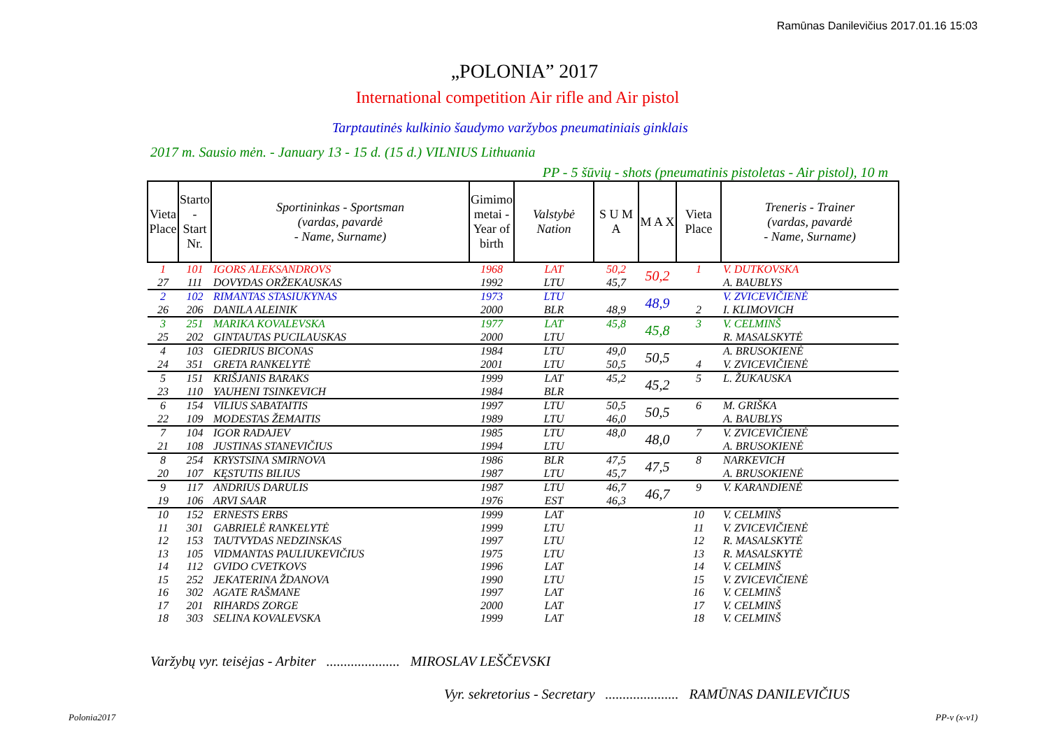Ramūnas Danilevičius 2017.01.16 15:03
„POLONIA” 2017
International competition Air rifle and Air pistol
Tarptautinės kulkinio šaudymo varžybos pneumatiniais ginklais
2017 m. Sausio mėn. - January 13 - 15 d. (15 d.) VILNIUS Lithuania
PP - 5 šūvių - shots (pneumatinis pistoletas - Air pistol), 10 m
| Vieta Place | Starto - Start Nr. | Sportininkas - Sportsman (vardas, pavardė - Name, Surname) | Gimimo metai - Year of birth | Valstybė Nation | S U M A | M A X | Vieta Place | Treneris - Trainer (vardas, pavardė - Name, Surname) |
| --- | --- | --- | --- | --- | --- | --- | --- | --- |
| 1 | 101 | IGORS ALEKSANDROVS | 1968 | LAT | 50,2 | 50,2 | 1 | V. DUTKOVSKA |
| 27 | 111 | DOVYDAS ORŽEKAUSKAS | 1992 | LTU | 45,7 | | | A. BAUBLYS |
| 2 | 102 | RIMANTAS STASIUKYNAS | 1973 | LTU | | 48,9 | | V. ZVICEVIČIENĖ |
| 26 | 206 | DANILA ALEINIK | 2000 | BLR | 48,9 | | 2 | I. KLIMOVICH |
| 3 | 251 | MARIKA KOVALEVSKA | 1977 | LAT | 45,8 | 45,8 | 3 | V. CELMINŠ |
| 25 | 202 | GINTAUTAS PUCILAUSKAS | 2000 | LTU | | | | R. MASALSKYTĖ |
| 4 | 103 | GIEDRIUS BICONAS | 1984 | LTU | 49,0 | 50,5 | | A. BRUSOKIENĖ |
| 24 | 351 | GRETA RANKELYTĖ | 2001 | LTU | 50,5 | | 4 | V. ZVICEVIČIENĖ |
| 5 | 151 | KRIŠJANIS BARAKS | 1999 | LAT | 45,2 | 45,2 | 5 | L. ŽUKAUSKA |
| 23 | 110 | YAUHENI TSINKEVICH | 1984 | BLR | | | | |
| 6 | 154 | VILIUS SABATAITIS | 1997 | LTU | 50,5 | 50,5 | 6 | M. GRIŠKA |
| 22 | 109 | MODESTAS ŽEMAITIS | 1989 | LTU | 46,0 | | | A. BAUBLYS |
| 7 | 104 | IGOR RADAJEV | 1985 | LTU | 48,0 | 48,0 | 7 | V. ZVICEVIČIENĖ |
| 21 | 108 | JUSTINAS STANEVIČIUS | 1994 | LTU | | | | A. BRUSOKIENĖ |
| 8 | 254 | KRYSTSINA SMIRNOVA | 1986 | BLR | 47,5 | 47,5 | 8 | NARKEVICH |
| 20 | 107 | KĘSTUTIS BILIUS | 1987 | LTU | 45,7 | | | A. BRUSOKIENĖ |
| 9 | 117 | ANDRIUS DARULIS | 1987 | LTU | 46,7 | 46,7 | 9 | V. KARANDIENĖ |
| 19 | 106 | ARVI SAAR | 1976 | EST | 46,3 | | | |
| 10 | 152 | ERNESTS ERBS | 1999 | LAT | | | 10 | V. CELMINŠ |
| 11 | 301 | GABRIELĖ RANKELYTĖ | 1999 | LTU | | | 11 | V. ZVICEVIČIENĖ |
| 12 | 153 | TAUTVYDAS NEDZINSKAS | 1997 | LTU | | | 12 | R. MASALSKYTĖ |
| 13 | 105 | VIDMANTAS PAULIUKEVIČIUS | 1975 | LTU | | | 13 | R. MASALSKYTĖ |
| 14 | 112 | GVIDO CVETKOVS | 1996 | LAT | | | 14 | V. CELMINŠ |
| 15 | 252 | JEKATERINA ŽDANOVA | 1990 | LTU | | | 15 | V. ZVICEVIČIENĖ |
| 16 | 302 | AGATE RAŠMANE | 1997 | LAT | | | 16 | V. CELMINŠ |
| 17 | 201 | RIHARDS ZORGE | 2000 | LAT | | | 17 | V. CELMINŠ |
| 18 | 303 | SELINA KOVALEVSKA | 1999 | LAT | | | 18 | V. CELMINŠ |
Varžybų vyr. teisėjas - Arbiter ..................... MIROSLAV LEŠČEVSKI
Vyr. sekretorius - Secretary ..................... RAMŪNAS DANILEVIČIUS
Polonia2017 PP-v (x-v1)